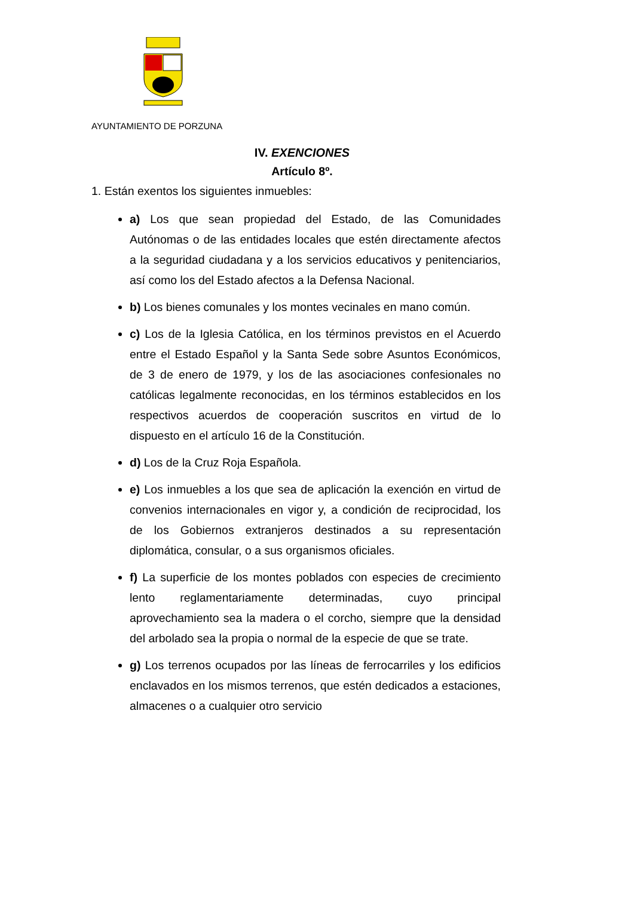AYUNTAMIENTO DE PORZUNA
IV. EXENCIONES
Artículo 8º.
1. Están exentos los siguientes inmuebles:
a) Los que sean propiedad del Estado, de las Comunidades Autónomas o de las entidades locales que estén directamente afectos a la seguridad ciudadana y a los servicios educativos y penitenciarios, así como los del Estado afectos a la Defensa Nacional.
b) Los bienes comunales y los montes vecinales en mano común.
c) Los de la Iglesia Católica, en los términos previstos en el Acuerdo entre el Estado Español y la Santa Sede sobre Asuntos Económicos, de 3 de enero de 1979, y los de las asociaciones confesionales no católicas legalmente reconocidas, en los términos establecidos en los respectivos acuerdos de cooperación suscritos en virtud de lo dispuesto en el artículo 16 de la Constitución.
d) Los de la Cruz Roja Española.
e) Los inmuebles a los que sea de aplicación la exención en virtud de convenios internacionales en vigor y, a condición de reciprocidad, los de los Gobiernos extranjeros destinados a su representación diplomática, consular, o a sus organismos oficiales.
f) La superficie de los montes poblados con especies de crecimiento lento reglamentariamente determinadas, cuyo principal aprovechamiento sea la madera o el corcho, siempre que la densidad del arbolado sea la propia o normal de la especie de que se trate.
g) Los terrenos ocupados por las líneas de ferrocarriles y los edificios enclavados en los mismos terrenos, que estén dedicados a estaciones, almacenes o a cualquier otro servicio